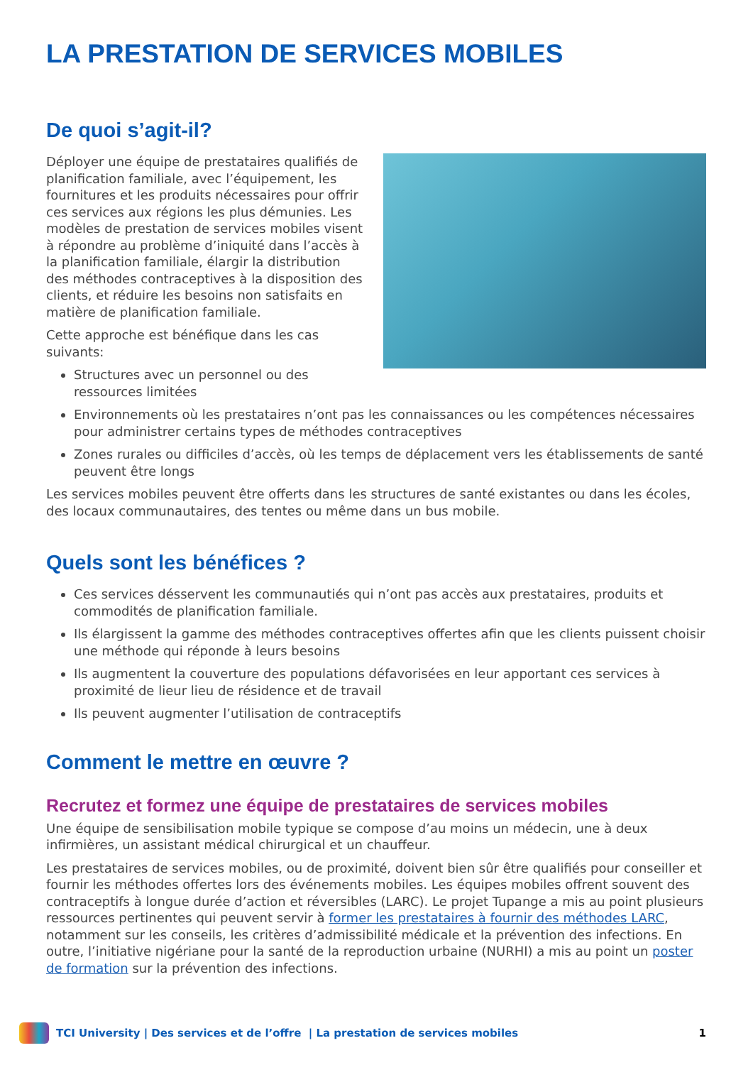LA PRESTATION DE SERVICES MOBILES
De quoi s’agit-il?
Déployer une équipe de prestataires qualifiés de planification familiale, avec l’équipement, les fournitures et les produits nécessaires pour offrir ces services aux régions les plus démunies. Les modèles de prestation de services mobiles visent à répondre au problème d’iniquité dans l’accès à la planification familiale, élargir la distribution des méthodes contraceptives à la disposition des clients, et réduire les besoins non satisfaits en matière de planification familiale.
Cette approche est bénéfique dans les cas suivants:
Structures avec un personnel ou des ressources limitées
Environnements où les prestataires n’ont pas les connaissances ou les compétences nécessaires pour administrer certains types de méthodes contraceptives
Zones rurales ou difficiles d’accès, où les temps de déplacement vers les établissements de santé peuvent être longs
Les services mobiles peuvent être offerts dans les structures de santé existantes ou dans les écoles, des locaux communautaires, des tentes ou même dans un bus mobile.
Quels sont les bénéfices ?
Ces services désservent les communautiés qui n’ont pas accès aux prestataires, produits et commodités de planification familiale.
Ils élargissent la gamme des méthodes contraceptives offertes afin que les clients puissent choisir une méthode qui réponde à leurs besoins
Ils augmentent la couverture des populations défavorisées en leur apportant ces services à proximité de lieur lieu de résidence et de travail
Ils peuvent augmenter l’utilisation de contraceptifs
Comment le mettre en œuvre ?
Recrutez et formez une équipe de prestataires de services mobiles
Une équipe de sensibilisation mobile typique se compose d’au moins un médecin, une à deux infirmières, un assistant médical chirurgical et un chauffeur.
Les prestataires de services mobiles, ou de proximité, doivent bien sûr être qualifiés pour conseiller et fournir les méthodes offertes lors des événements mobiles. Les équipes mobiles offrent souvent des contraceptifs à longue durée d’action et réversibles (LARC). Le projet Tupange a mis au point plusieurs ressources pertinentes qui peuvent servir à former les prestataires à fournir des méthodes LARC, notamment sur les conseils, les critères d’admissibilité médicale et la prévention des infections. En outre, l’initiative nigériane pour la santé de la reproduction urbaine (NURHI) a mis au point un poster de formation sur la prévention des infections.
TCI University | Des services et de l’offre | La prestation de services mobiles 1